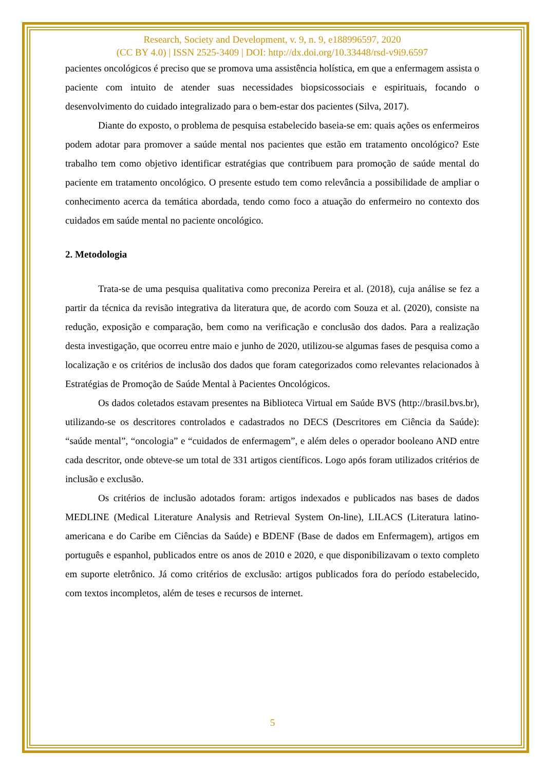Research, Society and Development, v. 9, n. 9, e188996597, 2020
(CC BY 4.0) | ISSN 2525-3409 | DOI: http://dx.doi.org/10.33448/rsd-v9i9.6597
pacientes oncológicos é preciso que se promova uma assistência holística, em que a enfermagem assista o paciente com intuito de atender suas necessidades biopsicossociais e espirituais, focando o desenvolvimento do cuidado integralizado para o bem-estar dos pacientes (Silva, 2017).
Diante do exposto, o problema de pesquisa estabelecido baseia-se em: quais ações os enfermeiros podem adotar para promover a saúde mental nos pacientes que estão em tratamento oncológico? Este trabalho tem como objetivo identificar estratégias que contribuem para promoção de saúde mental do paciente em tratamento oncológico. O presente estudo tem como relevância a possibilidade de ampliar o conhecimento acerca da temática abordada, tendo como foco a atuação do enfermeiro no contexto dos cuidados em saúde mental no paciente oncológico.
2. Metodologia
Trata-se de uma pesquisa qualitativa como preconiza Pereira et al. (2018), cuja análise se fez a partir da técnica da revisão integrativa da literatura que, de acordo com Souza et al. (2020), consiste na redução, exposição e comparação, bem como na verificação e conclusão dos dados. Para a realização desta investigação, que ocorreu entre maio e junho de 2020, utilizou-se algumas fases de pesquisa como a localização e os critérios de inclusão dos dados que foram categorizados como relevantes relacionados à Estratégias de Promoção de Saúde Mental à Pacientes Oncológicos.
Os dados coletados estavam presentes na Biblioteca Virtual em Saúde BVS (http://brasil.bvs.br), utilizando-se os descritores controlados e cadastrados no DECS (Descritores em Ciência da Saúde): “saúde mental”, “oncologia” e “cuidados de enfermagem”, e além deles o operador booleano AND entre cada descritor, onde obteve-se um total de 331 artigos científicos. Logo após foram utilizados critérios de inclusão e exclusão.
Os critérios de inclusão adotados foram: artigos indexados e publicados nas bases de dados MEDLINE (Medical Literature Analysis and Retrieval System On-line), LILACS (Literatura latino-americana e do Caribe em Ciências da Saúde) e BDENF (Base de dados em Enfermagem), artigos em português e espanhol, publicados entre os anos de 2010 e 2020, e que disponibilizavam o texto completo em suporte eletrônico. Já como critérios de exclusão: artigos publicados fora do período estabelecido, com textos incompletos, além de teses e recursos de internet.
5